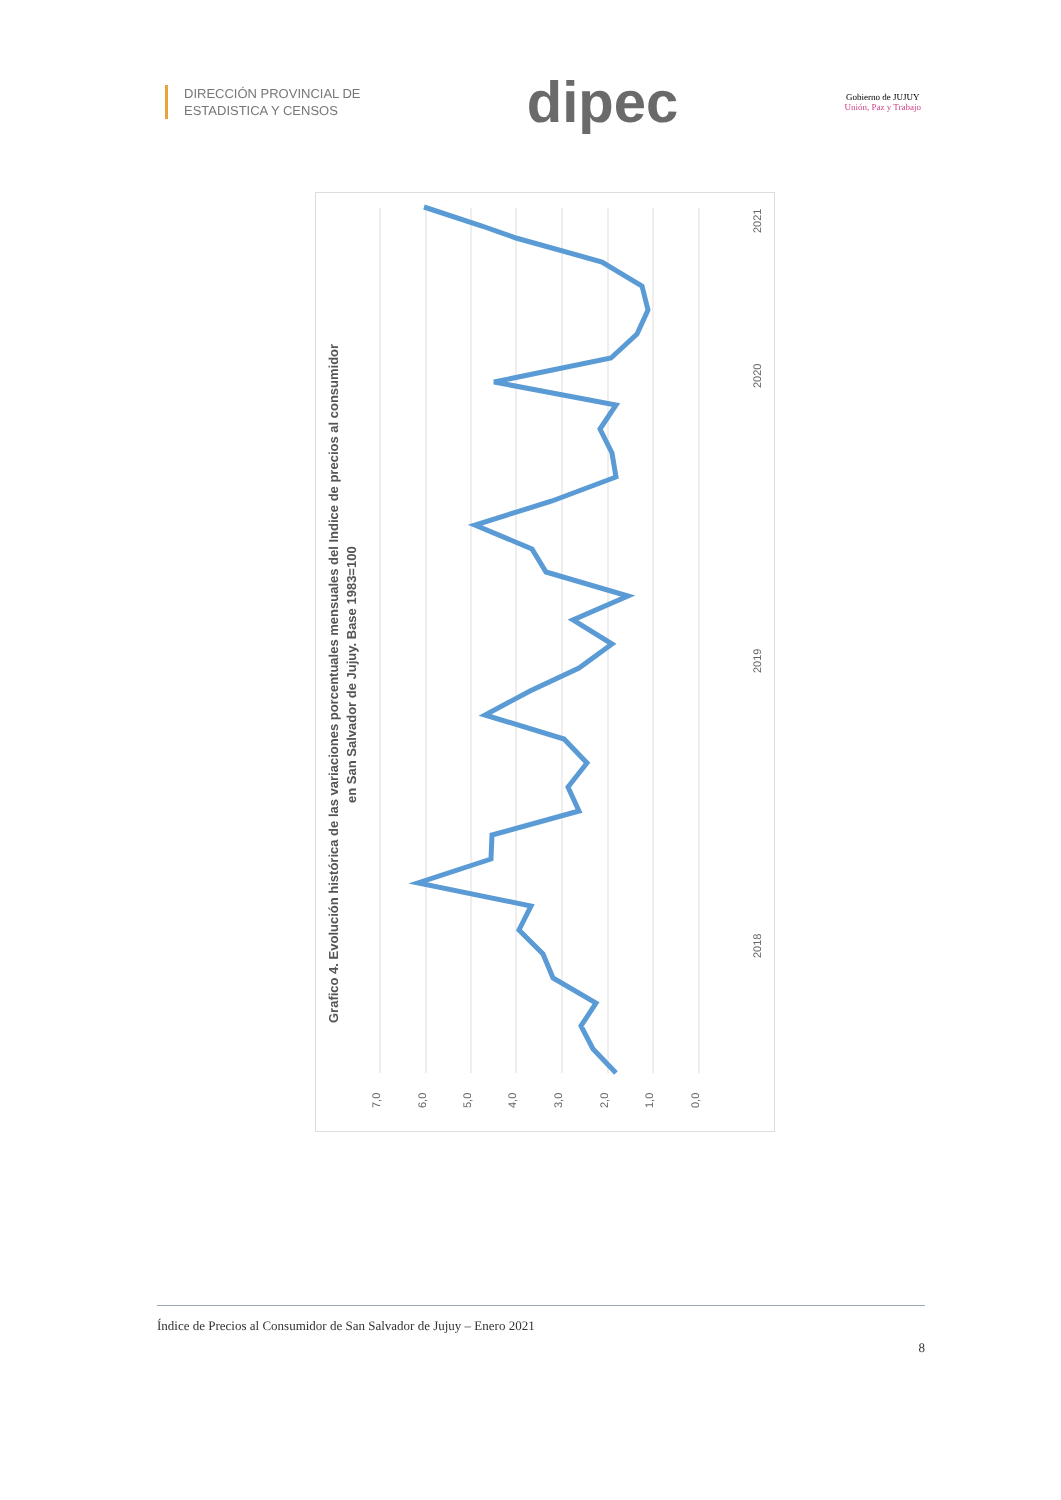DIRECCIÓN PROVINCIAL DE
ESTADISTICA Y CENSOS
dipec
Gobierno de JUJUY
Unión, Paz y Trabajo
Grafico 4. Evolución histórica de las variaciones porcentuales mensuales del Indice de precios al consumidor
en San Salvador de Jujuy. Base 1983=100
7,0
6,0
5,0
4,0
3,0
2,0
1,0
0,0
2018
2019
2020
2021
Índice de Precios al Consumidor de San Salvador de Jujuy – Enero 2021
8